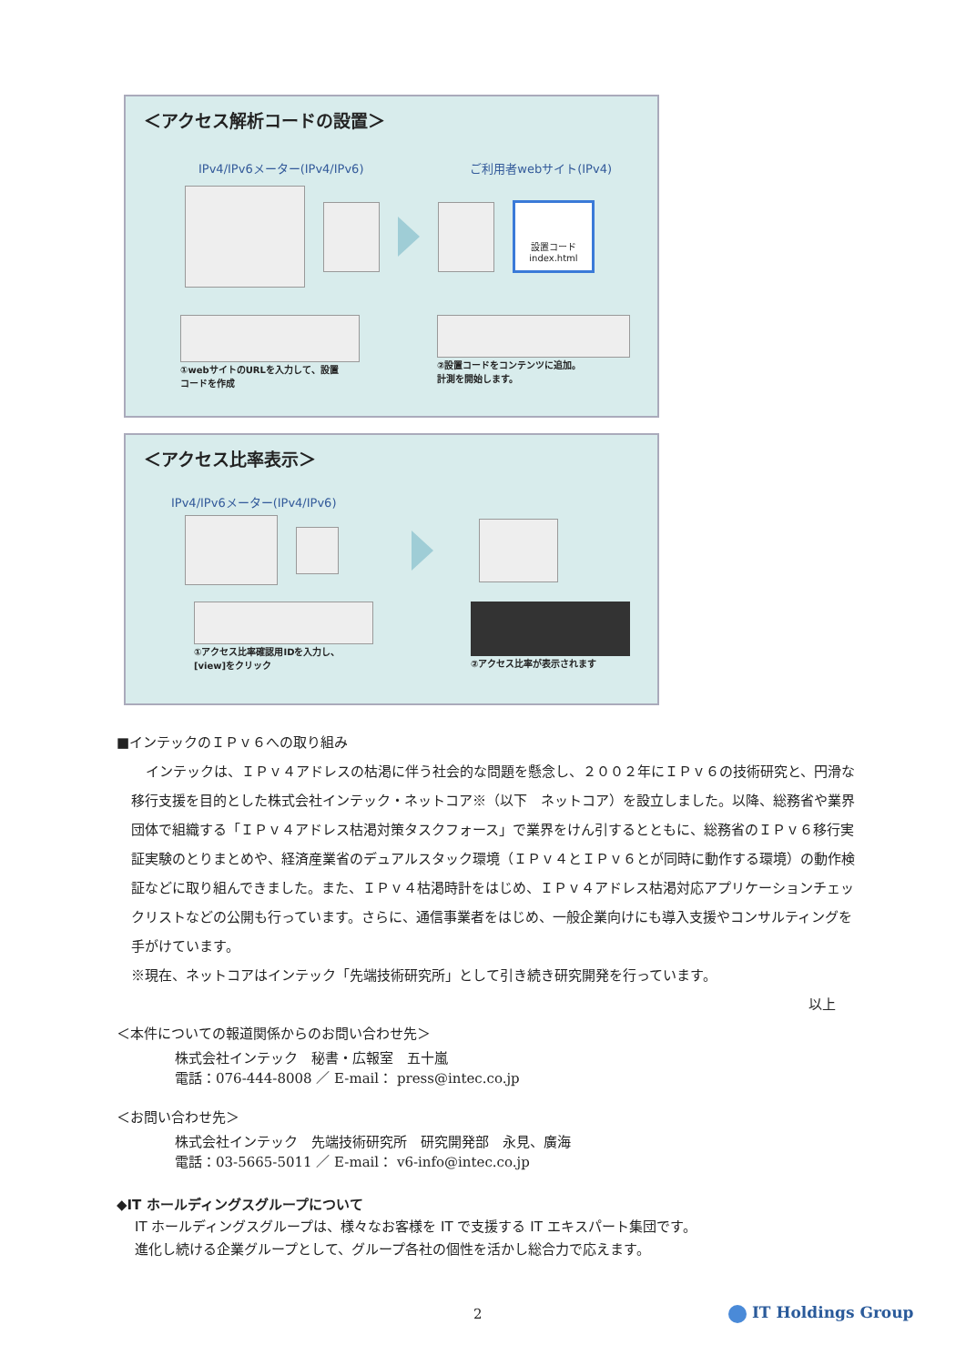＜アクセス解析コードの設置＞
IPv4/IPv6メーター(IPv4/IPv6) ご利用者webサイト(IPv4)
設置コード
index.html
①webサイトのURLを入力して、設置
コードを作成
②設置コードをコンテンツに追加。
計測を開始します。
＜アクセス比率表示＞
IPv4/IPv6メーター(IPv4/IPv6)
①アクセス比率確認用IDを入力し、
[view]をクリック
②アクセス比率が表示されます
■インテックのＩＰｖ６への取り組み
インテックは、ＩＰｖ４アドレスの枯渇に伴う社会的な問題を懸念し、２００２年にＩＰｖ６の技術研究と、円滑な移行支援を目的とした株式会社インテック・ネットコア※（以下　ネットコア）を設立しました。以降、総務省や業界団体で組織する「ＩＰｖ４アドレス枯渇対策タスクフォース」で業界をけん引するとともに、総務省のＩＰｖ６移行実証実験のとりまとめや、経済産業省のデュアルスタック環境（ＩＰｖ４とＩＰｖ６とが同時に動作する環境）の動作検証などに取り組んできました。また、ＩＰｖ４枯渇時計をはじめ、ＩＰｖ４アドレス枯渇対応アプリケーションチェックリストなどの公開も行っています。さらに、通信事業者をはじめ、一般企業向けにも導入支援やコンサルティングを手がけています。
※現在、ネットコアはインテック「先端技術研究所」として引き続き研究開発を行っています。
以上
＜本件についての報道関係からのお問い合わせ先＞
株式会社インテック　秘書・広報室　五十嵐
電話：076-444-8008 ／ E-mail： press@intec.co.jp
＜お問い合わせ先＞
株式会社インテック　先端技術研究所　研究開発部　永見、廣海
電話：03-5665-5011 ／ E-mail： v6-info@intec.co.jp
◆IT ホールディングスグループについて
IT ホールディングスグループは、様々なお客様を IT で支援する IT エキスパート集団です。
進化し続ける企業グループとして、グループ各社の個性を活かし総合力で応えます。
2 IT Holdings Group